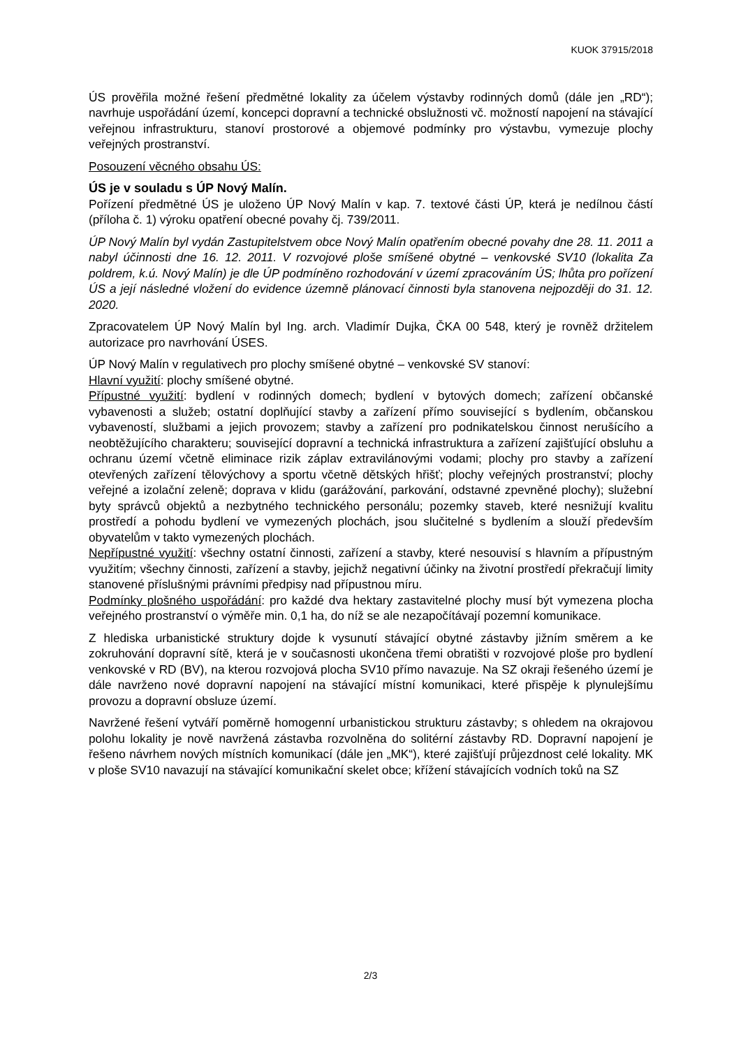KUOK 37915/2018
ÚS prověřila možné řešení předmětné lokality za účelem výstavby rodinných domů (dále jen „RD“); navrhuje uspořádání území, koncepci dopravní a technické obslužnosti vč. možností napojení na stávající veřejnou infrastrukturu, stanoví prostorové a objemové podmínky pro výstavbu, vymezuje plochy veřejných prostranství.
Posouzení věcného obsahu ÚS:
ÚS je v souladu s ÚP Nový Malín.
Pořízení předmětné ÚS je uloženo ÚP Nový Malín v kap. 7. textové části ÚP, která je nedílnou částí (příloha č. 1) výroku opatření obecné povahy čj. 739/2011.
ÚP Nový Malín byl vydán Zastupitelstvem obce Nový Malín opatřením obecné povahy dne 28. 11. 2011 a nabyl účinnosti dne 16. 12. 2011. V rozvojové ploše smíšené obytné – venkovské SV10 (lokalita Za poldrem, k.ú. Nový Malín) je dle ÚP podmíněno rozhodování v území zpracováním ÚS; lhůta pro pořízení ÚS a její následné vložení do evidence územně plánovací činnosti byla stanovena nejpozději do 31. 12. 2020.
Zpracovatelem ÚP Nový Malín byl Ing. arch. Vladimír Dujka, ČKA 00 548, který je rovněž držitelem autorizace pro navrhování ÚSES.
ÚP Nový Malín v regulativech pro plochy smíšené obytné – venkovské SV stanoví:
Hlavní využití: plochy smíšené obytné.
Přípustné využití: bydlení v rodinných domech; bydlení v bytových domech; zařízení občanské vybavenosti a služeb; ostatní doplňující stavby a zařízení přímo související s bydlením, občanskou vybaveností, službami a jejich provozem; stavby a zařízení pro podnikatelskou činnost nerušícího a neobtěžujícího charakteru; související dopravní a technická infrastruktura a zařízení zajišťující obsluhu a ochranu území včetně eliminace rizik záplav extravilánovými vodami; plochy pro stavby a zařízení otevřených zařízení tělovýchovy a sportu včetně dětských hřišť; plochy veřejných prostranství; plochy veřejné a izolační zeleně; doprava v klidu (garážování, parkování, odstavné zpevněné plochy); služební byty správců objektů a nezbytného technického personálu; pozemky staveb, které nesnižují kvalitu prostředí a pohodu bydlení ve vymezených plochách, jsou slučitelné s bydlením a slouží především obyvatelům v takto vymezených plochách.
Nepřípustné využití: všechny ostatní činnosti, zařízení a stavby, které nesouvisí s hlavním a přípustným využitím; všechny činnosti, zařízení a stavby, jejichž negativní účinky na životní prostředí překračují limity stanovené příslušnými právními předpisy nad přípustnou míru.
Podmínky plošného uspořádání: pro každé dva hektary zastavitelné plochy musí být vymezena plocha veřejného prostranství o výměře min. 0,1 ha, do níž se ale nezapočítávají pozemní komunikace.
Z hlediska urbanistické struktury dojde k vysunutí stávající obytné zástavby jižním směrem a ke zokruhování dopravní sítě, která je v současnosti ukončena třemi obratišti v rozvojové ploše pro bydlení venkovské v RD (BV), na kterou rozvojová plocha SV10 přímo navazuje. Na SZ okraji řešeného území je dále navrženo nové dopravní napojení na stávající místní komunikaci, které přispěje k plynulejšímu provozu a dopravní obsluze území.
Navržené řešení vytváří poměrně homogenní urbanistickou strukturu zástavby; s ohledem na okrajovou polohu lokality je nově navržená zástavba rozvolněna do solitérní zástavby RD. Dopravní napojení je řešeno návrhem nových místních komunikací (dále jen „MK“), které zajišťují průjezdnost celé lokality. MK v ploše SV10 navazují na stávající komunikační skelet obce; křížení stávajících vodních toků na SZ
2/3